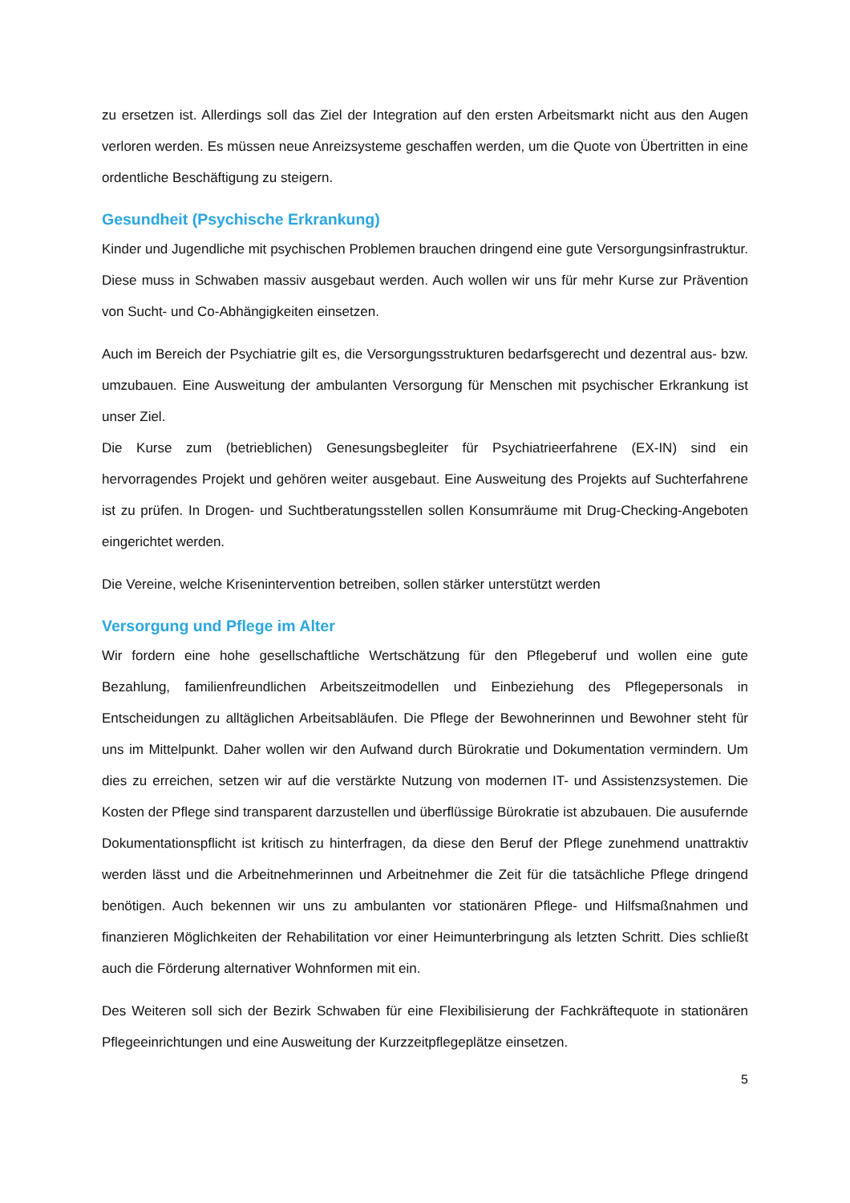zu ersetzen ist. Allerdings soll das Ziel der Integration auf den ersten Arbeitsmarkt nicht aus den Augen verloren werden. Es müssen neue Anreizsysteme geschaffen werden, um die Quote von Übertritten in eine ordentliche Beschäftigung zu steigern.
Gesundheit (Psychische Erkrankung)
Kinder und Jugendliche mit psychischen Problemen brauchen dringend eine gute Versorgungsinfrastruktur. Diese muss in Schwaben massiv ausgebaut werden. Auch wollen wir uns für mehr Kurse zur Prävention von Sucht- und Co-Abhängigkeiten einsetzen.
Auch im Bereich der Psychiatrie gilt es, die Versorgungsstrukturen bedarfsgerecht und dezentral aus- bzw. umzubauen. Eine Ausweitung der ambulanten Versorgung für Menschen mit psychischer Erkrankung ist unser Ziel.
Die Kurse zum (betrieblichen) Genesungsbegleiter für Psychiatrieerfahrene (EX-IN) sind ein hervorragendes Projekt und gehören weiter ausgebaut. Eine Ausweitung des Projekts auf Suchterfahrene ist zu prüfen. In Drogen- und Suchtberatungsstellen sollen Konsumräume mit Drug-Checking-Angeboten eingerichtet werden.
Die Vereine, welche Krisenintervention betreiben, sollen stärker unterstützt werden
Versorgung und Pflege im Alter
Wir fordern eine hohe gesellschaftliche Wertschätzung für den Pflegeberuf und wollen eine gute Bezahlung, familienfreundlichen Arbeitszeitmodellen und Einbeziehung des Pflegepersonals in Entscheidungen zu alltäglichen Arbeitsabläufen. Die Pflege der Bewohnerinnen und Bewohner steht für uns im Mittelpunkt. Daher wollen wir den Aufwand durch Bürokratie und Dokumentation vermindern. Um dies zu erreichen, setzen wir auf die verstärkte Nutzung von modernen IT- und Assistenzsystemen. Die Kosten der Pflege sind transparent darzustellen und überflüssige Bürokratie ist abzubauen. Die ausufernde Dokumentationspflicht ist kritisch zu hinterfragen, da diese den Beruf der Pflege zunehmend unattraktiv werden lässt und die Arbeitnehmerinnen und Arbeitnehmer die Zeit für die tatsächliche Pflege dringend benötigen. Auch bekennen wir uns zu ambulanten vor stationären Pflege- und Hilfsmaßnahmen und finanzieren Möglichkeiten der Rehabilitation vor einer Heimunterbringung als letzten Schritt. Dies schließt auch die Förderung alternativer Wohnformen mit ein.
Des Weiteren soll sich der Bezirk Schwaben für eine Flexibilisierung der Fachkräftequote in stationären Pflegeeinrichtungen und eine Ausweitung der Kurzzeitpflegeplätze einsetzen.
5